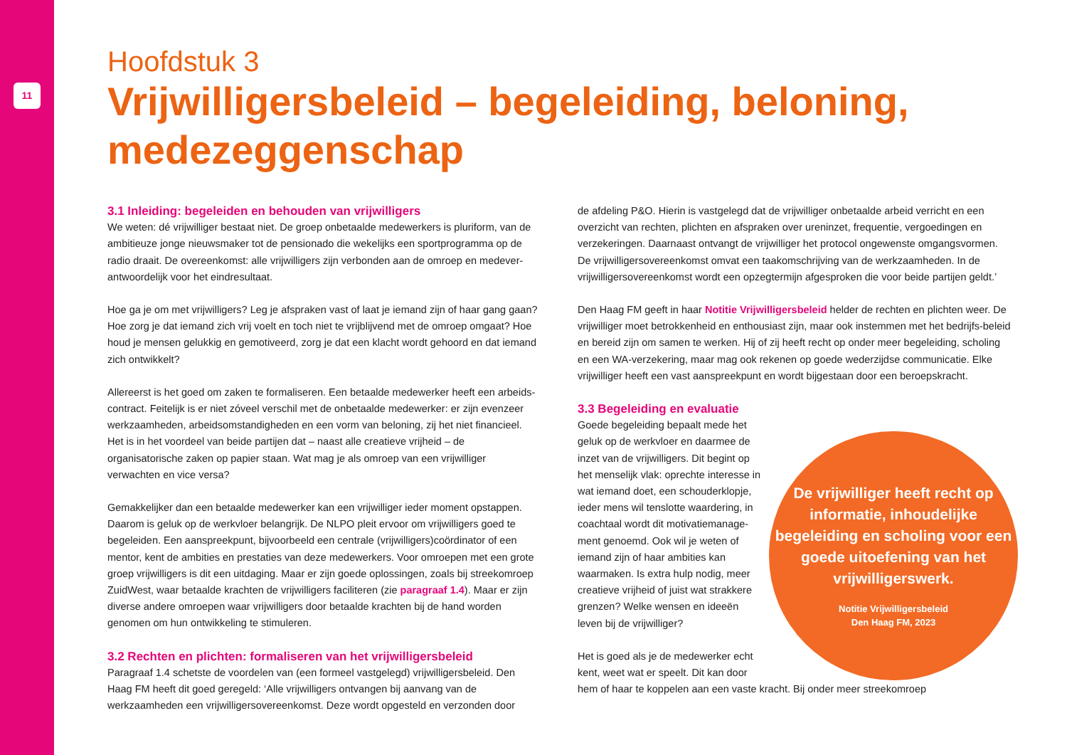11
Hoofdstuk 3
Vrijwilligersbeleid – begeleiding, beloning, medezeggenschap
3.1 Inleiding: begeleiden en behouden van vrijwilligers
We weten: dé vrijwilliger bestaat niet. De groep onbetaalde medewerkers is pluriform, van de ambitieuze jonge nieuwsmaker tot de pensionado die wekelijks een sportprogramma op de radio draait. De overeenkomst: alle vrijwilligers zijn verbonden aan de omroep en medever-antwoordelijk voor het eindresultaat.
Hoe ga je om met vrijwilligers? Leg je afspraken vast of laat je iemand zijn of haar gang gaan? Hoe zorg je dat iemand zich vrij voelt en toch niet te vrijblijvend met de omroep omgaat? Hoe houd je mensen gelukkig en gemotiveerd, zorg je dat een klacht wordt gehoord en dat iemand zich ontwikkelt?
Allereerst is het goed om zaken te formaliseren. Een betaalde medewerker heeft een arbeids-contract. Feitelijk is er niet zóveel verschil met de onbetaalde medewerker: er zijn evenzeer werkzaamheden, arbeidsomstandigheden en een vorm van beloning, zij het niet financieel. Het is in het voordeel van beide partijen dat – naast alle creatieve vrijheid – de organisatorische zaken op papier staan. Wat mag je als omroep van een vrijwilliger verwachten en vice versa?
Gemakkelijker dan een betaalde medewerker kan een vrijwilliger ieder moment opstappen. Daarom is geluk op de werkvloer belangrijk. De NLPO pleit ervoor om vrijwilligers goed te begeleiden. Een aanspreekpunt, bijvoorbeeld een centrale (vrijwilligers)coördinator of een mentor, kent de ambities en prestaties van deze medewerkers. Voor omroepen met een grote groep vrijwilligers is dit een uitdaging. Maar er zijn goede oplossingen, zoals bij streekomroep ZuidWest, waar betaalde krachten de vrijwilligers faciliteren (zie paragraaf 1.4). Maar er zijn diverse andere omroepen waar vrijwilligers door betaalde krachten bij de hand worden genomen om hun ontwikkeling te stimuleren.
3.2 Rechten en plichten: formaliseren van het vrijwilligersbeleid
Paragraaf 1.4 schetste de voordelen van (een formeel vastgelegd) vrijwilligersbeleid. Den Haag FM heeft dit goed geregeld: ‘Alle vrijwilligers ontvangen bij aanvang van de werkzaamheden een vrijwilligersovereenkomst. Deze wordt opgesteld en verzonden door
de afdeling P&O. Hierin is vastgelegd dat de vrijwilliger onbetaalde arbeid verricht en een overzicht van rechten, plichten en afspraken over ureninzet, frequentie, vergoedingen en verzekeringen. Daarnaast ontvangt de vrijwilliger het protocol ongewenste omgangsvormen. De vrijwilligersovereenkomst omvat een taakomschrijving van de werkzaamheden. In de vrijwilligersovereenkomst wordt een opzegtermijn afgesproken die voor beide partijen geldt.’
Den Haag FM geeft in haar Notitie Vrijwilligersbeleid helder de rechten en plichten weer. De vrijwilliger moet betrokkenheid en enthousiast zijn, maar ook instemmen met het bedrijfs-beleid en bereid zijn om samen te werken. Hij of zij heeft recht op onder meer begeleiding, scholing en een WA-verzekering, maar mag ook rekenen op goede wederzijdse communicatie. Elke vrijwilliger heeft een vast aanspreekpunt en wordt bijgestaan door een beroepskracht.
3.3 Begeleiding en evaluatie
De vrijwilliger heeft recht op informatie, inhoudelijke begeleiding en scholing voor een goede uitoefening van het vrijwilligerswerk.
Notitie Vrijwilligersbeleid
Den Haag FM, 2023
Goede begeleiding bepaalt mede het geluk op de werkvloer en daarmee de inzet van de vrijwilligers. Dit begint op het menselijk vlak: oprechte interesse in wat iemand doet, een schouderklopje, ieder mens wil tenslotte waardering, in coachtaal wordt dit motivatiemanage-ment genoemd. Ook wil je weten of iemand zijn of haar ambities kan waarmaken. Is extra hulp nodig, meer creatieve vrijheid of juist wat strakkere grenzen? Welke wensen en ideeën leven bij de vrijwilliger?
Het is goed als je de medewerker echt kent, weet wat er speelt. Dit kan door hem of haar te koppelen aan een vaste kracht. Bij onder meer streekomroep